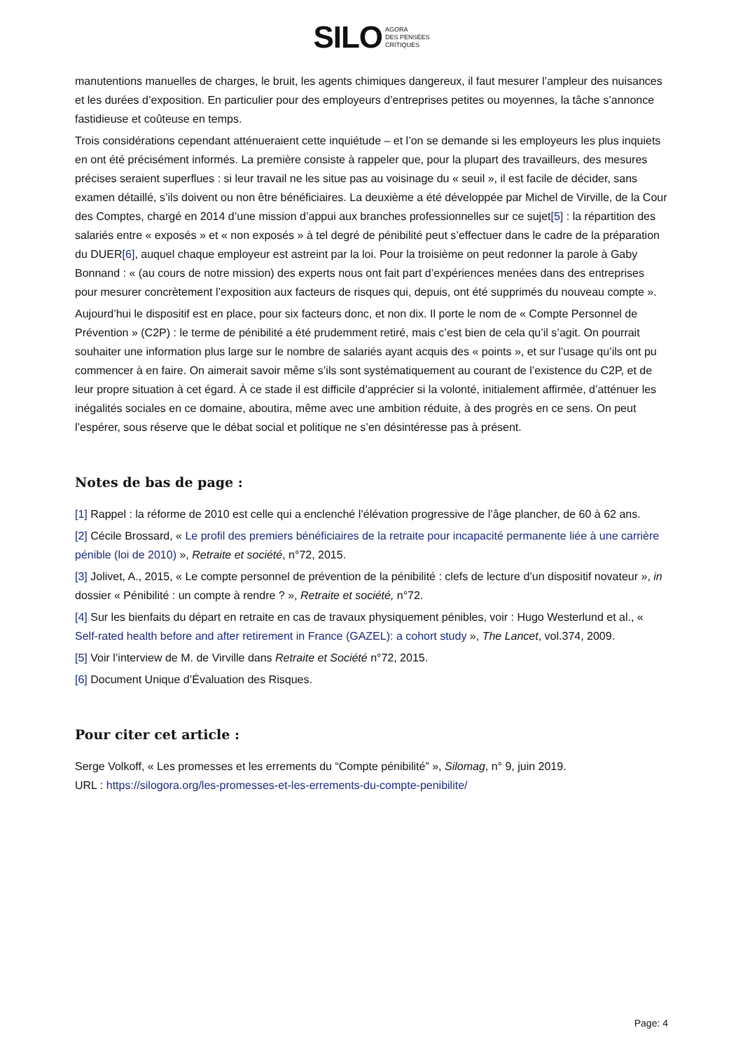SILO AGORA
DES PENSÉES
CRITIQUES
manutentions manuelles de charges, le bruit, les agents chimiques dangereux, il faut mesurer l’ampleur des nuisances et les durées d’exposition. En particulier pour des employeurs d’entreprises petites ou moyennes, la tâche s’annonce fastidieuse et coûteuse en temps.
Trois considérations cependant atténueraient cette inquiétude – et l’on se demande si les employeurs les plus inquiets en ont été précisément informés. La première consiste à rappeler que, pour la plupart des travailleurs, des mesures précises seraient superflues : si leur travail ne les situe pas au voisinage du « seuil », il est facile de décider, sans examen détaillé, s’ils doivent ou non être bénéficiaires. La deuxième a été développée par Michel de Virville, de la Cour des Comptes, chargé en 2014 d’une mission d’appui aux branches professionnelles sur ce sujet[5] : la répartition des salariés entre « exposés » et « non exposés » à tel degré de pénibilité peut s’effectuer dans le cadre de la préparation du DUER[6], auquel chaque employeur est astreint par la loi. Pour la troisième on peut redonner la parole à Gaby Bonnand : « (au cours de notre mission) des experts nous ont fait part d’expériences menées dans des entreprises pour mesurer concrètement l’exposition aux facteurs de risques qui, depuis, ont été supprimés du nouveau compte ».
Aujourd’hui le dispositif est en place, pour six facteurs donc, et non dix. Il porte le nom de « Compte Personnel de Prévention » (C2P) : le terme de pénibilité a été prudemment retiré, mais c’est bien de cela qu’il s’agit. On pourrait souhaiter une information plus large sur le nombre de salariés ayant acquis des « points », et sur l’usage qu’ils ont pu commencer à en faire. On aimerait savoir même s’ils sont systématiquement au courant de l’existence du C2P, et de leur propre situation à cet égard. À ce stade il est difficile d’apprécier si la volonté, initialement affirmée, d’atténuer les inégalités sociales en ce domaine, aboutira, même avec une ambition réduite, à des progrès en ce sens. On peut l’espérer, sous réserve que le débat social et politique ne s’en désintéresse pas à présent.
Notes de bas de page :
[1] Rappel : la réforme de 2010 est celle qui a enclenché l’élévation progressive de l’âge plancher, de 60 à 62 ans.
[2] Cécile Brossard, « Le profil des premiers bénéficiaires de la retraite pour incapacité permanente liée à une carrière pénible (loi de 2010) », Retraite et société, n°72, 2015.
[3] Jolivet, A., 2015, « Le compte personnel de prévention de la pénibilité : clefs de lecture d’un dispositif novateur », in dossier « Pénibilité : un compte à rendre ? », Retraite et société, n°72.
[4] Sur les bienfaits du départ en retraite en cas de travaux physiquement pénibles, voir : Hugo Westerlund et al., « Self-rated health before and after retirement in France (GAZEL): a cohort study », The Lancet, vol.374, 2009.
[5] Voir l’interview de M. de Virville dans Retraite et Société n°72, 2015.
[6] Document Unique d’Évaluation des Risques.
Pour citer cet article :
Serge Volkoff, « Les promesses et les errements du “Compte pénibilité” », Silomag, n° 9, juin 2019.
URL : https://silogora.org/les-promesses-et-les-errements-du-compte-penibilite/
Page: 4